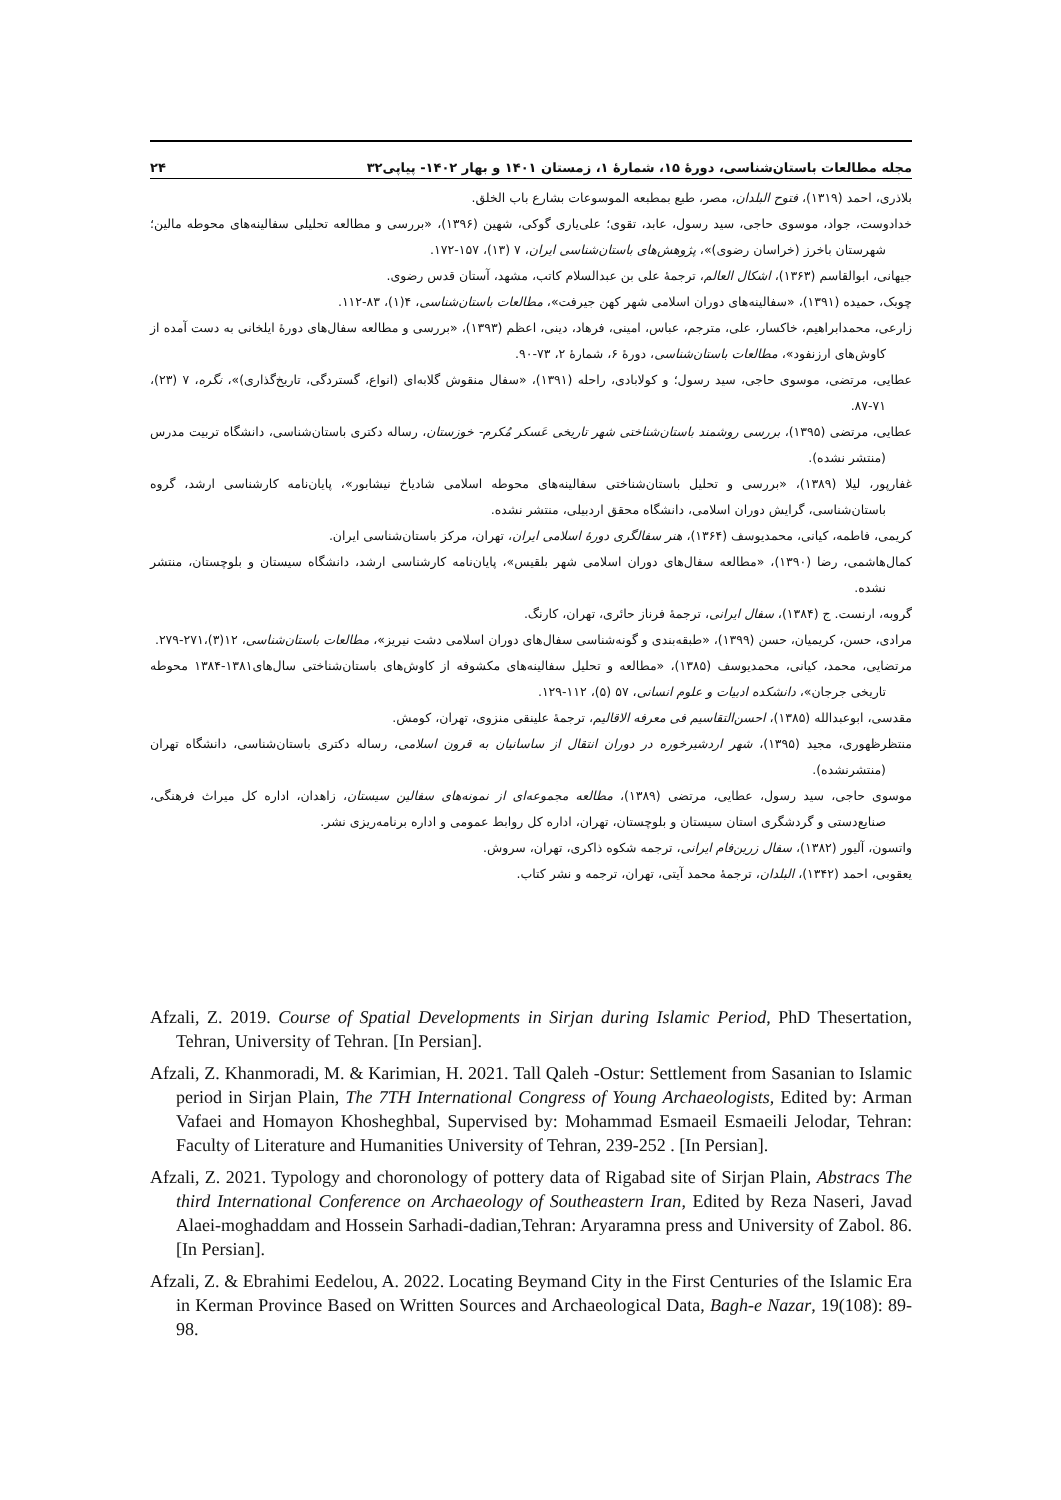مجله مطالعات باستان‌شناسی، دورهٔ ۱۵، شمارهٔ ۱، زمستان ۱۴۰۱ و بهار ۱۴۰۲- پیاپی۳۲ ۲۴
بلاذری، احمد (۱۳۱۹)، فتوح البلدان، مصر، طبع بمطبعه الموسوعات بشارع باب الخلق.
خدادوست، جواد، موسوی حاجی، سید رسول، عابد، تقوی؛ علی‌یاری گوکی، شهین (۱۳۹۶)، «بررسی و مطالعه تحلیلی سفالینه‌های محوطه مالین؛ شهرستان باخرز (خراسان رضوی)»، پژوهش‌های باستان‌شناسی ایران، ۷ (۱۳)، ۱۵۷-۱۷۲.
جیهانی، ابوالقاسم (۱۳۶۳)، اشکال العالم، ترجمهٔ علی بن عبدالسلام کاتب، مشهد، آستان قدس رضوی.
چوبک، حمیده (۱۳۹۱)، «سفالینه‌های دوران اسلامی شهر کهن جیرفت»، مطالعات باستان‌شناسی، ۴(۱)، ۸۳-۱۱۲.
زارعی، محمدابراهیم، خاکسار، علی، مترجم، عباس، امینی، فرهاد، دینی، اعظم (۱۳۹۳)، «بررسی و مطالعه سفال‌های دورهٔ ایلخانی به دست آمده از کاوش‌های ارزنفود»، مطالعات باستان‌شناسی، دورهٔ ۶، شمارهٔ ۲، ۷۳-۹۰.
عطایی، مرتضی، موسوی حاجی، سید رسول؛ و کولابادی، راحله (۱۳۹۱)، «سفال منقوش گلابه‌ای (انواع، گستردگی، تاریخ‌گذاری)»، نگره، ۷ (۲۳)، ۷۱-۸۷.
عطایی، مرتضی (۱۳۹۵)، بررسی روشمند باستان‌شناختی شهر تاریخی عَسکر مُکرم- خوزستان، رساله دکتری باستان‌شناسی، دانشگاه تربیت مدرس (منتشر نشده).
غفارپور، لیلا (۱۳۸۹)، «بررسی و تحلیل باستان‌شناختی سفالینه‌های محوطه اسلامی شادیاخ نیشابور»، پایان‌نامه کارشناسی ارشد، گروه باستان‌شناسی، گرایش دوران اسلامی، دانشگاه محقق اردبیلی، منتشر نشده.
کریمی، فاطمه، کیانی، محمدیوسف (۱۳۶۴)، هنر سفالگری دورهٔ اسلامی ایران، تهران، مرکز باستان‌شناسی ایران.
کمال‌هاشمی، رضا (۱۳۹۰)، «مطالعه سفال‌های دوران اسلامی شهر بلقیس»، پایان‌نامه کارشناسی ارشد، دانشگاه سیستان و بلوچستان، منتشر نشده.
گروبه، ارنست. ج (۱۳۸۴)، سفال ایرانی، ترجمهٔ فرناز حائری، تهران، کارنگ.
مرادی، حسن، کریمیان، حسن (۱۳۹۹)، «طبقه‌بندی و گونه‌شناسی سفال‌های دوران اسلامی دشت نیریز»، مطالعات باستان‌شناسی، ۱۲(۳)،۲۷۱-۲۷۹.
مرتضایی، محمد، کیانی، محمدیوسف (۱۳۸۵)، «مطالعه و تحلیل سفالینه‌های مکشوفه از کاوش‌های باستان‌شناختی سال‌های۱۳۸۱-۱۳۸۴ محوطه تاریخی جرجان»، دانشکده ادبیات و علوم انسانی، ۵۷ (۵)، ۱۱۲-۱۲۹.
مقدسی، ابوعبدالله (۱۳۸۵)، احسن‌التقاسیم فی معرفه الاقالیم، ترجمهٔ علینقی منزوی، تهران، کومش.
منتظرظهوری، مجید (۱۳۹۵)، شهر اردشیرخوره در دوران انتقال از ساسانیان به قرون اسلامی، رساله دکتری باستان‌شناسی، دانشگاه تهران (منتشرنشده).
موسوی حاجی، سید رسول، عطایی، مرتضی (۱۳۸۹)، مطالعه مجموعه‌ای از نمونه‌های سفالین سیستان، زاهدان، اداره کل میراث فرهنگی، صنایع‌دستی و گردشگری استان سیستان و بلوچستان، تهران، اداره کل روابط عمومی و اداره برنامه‌ریزی نشر.
واتسون، آلیور (۱۳۸۲)، سفال زرین‌فام ایرانی، ترجمه شکوه ذاکری، تهران، سروش.
یعقوبی، احمد (۱۳۴۲)، البلدان، ترجمهٔ محمد آیتی، تهران، ترجمه و نشر کتاب.
Afzali, Z. 2019. Course of Spatial Developments in Sirjan during Islamic Period, PhD Thesertation, Tehran, University of Tehran. [In Persian].
Afzali, Z. Khanmoradi, M. & Karimian, H. 2021. Tall Qaleh -Ostur: Settlement from Sasanian to Islamic period in Sirjan Plain, The 7TH International Congress of Young Archaeologists, Edited by: Arman Vafaei and Homayon Khosheghbal, Supervised by: Mohammad Esmaeil Esmaeili Jelodar, Tehran: Faculty of Literature and Humanities University of Tehran, 239-252 . [In Persian].
Afzali, Z. 2021. Typology and choronology of pottery data of Rigabad site of Sirjan Plain, Abstracs The third International Conference on Archaeology of Southeastern Iran, Edited by Reza Naseri, Javad Alaei-moghaddam and Hossein Sarhadi-dadian,Tehran: Aryaramna press and University of Zabol. 86. [In Persian].
Afzali, Z. & Ebrahimi Eedelou, A. 2022. Locating Beymand City in the First Centuries of the Islamic Era in Kerman Province Based on Written Sources and Archaeological Data, Bagh-e Nazar, 19(108): 89-98.